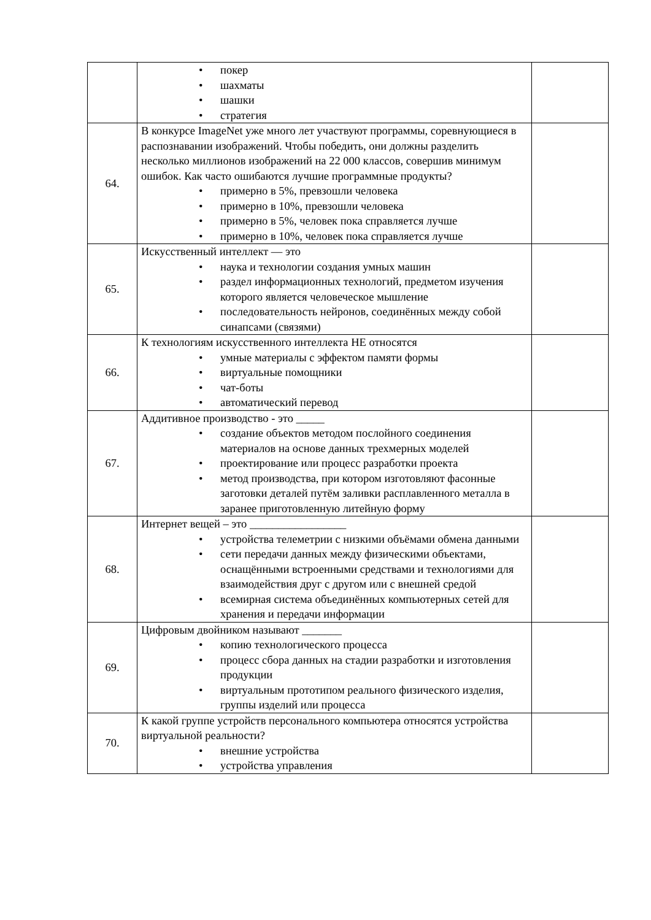| | • покер • шахматы • шашки • стратегия | |
| 64. | В конкурсе ImageNet уже много лет участвуют программы, соревнующиеся в распознавании изображений. Чтобы победить, они должны разделить несколько миллионов изображений на 22 000 классов, совершив минимум ошибок. Как часто ошибаются лучшие программные продукты? • примерно в 5%, превзошли человека • примерно в 10%, превзошли человека • примерно в 5%, человек пока справляется лучше • примерно в 10%, человек пока справляется лучше | |
| 65. | Искусственный интеллект — это • наука и технологии создания умных машин • раздел информационных технологий, предметом изучения которого является человеческое мышление • последовательность нейронов, соединённых между собой синапсами (связями) | |
| 66. | К технологиям искусственного интеллекта НЕ относятся • умные материалы с эффектом памяти формы • виртуальные помощники • чат-боты • автоматический перевод | |
| 67. | Аддитивное производство - это _____ • создание объектов методом послойного соединения материалов на основе данных трехмерных моделей • проектирование или процесс разработки проекта • метод производства, при котором изготовляют фасонные заготовки деталей путём заливки расплавленного металла в заранее приготовленную литейную форму | |
| 68. | Интернет вещей – это _________________ • устройства телеметрии с низкими объёмами обмена данными • сети передачи данных между физическими объектами, оснащёнными встроенными средствами и технологиями для взаимодействия друг с другом или с внешней средой • всемирная система объединённых компьютерных сетей для хранения и передачи информации | |
| 69. | Цифровым двойником называют _______ • копию технологического процесса • процесс сбора данных на стадии разработки и изготовления продукции • виртуальным прототипом реального физического изделия, группы изделий или процесса | |
| 70. | К какой группе устройств персонального компьютера относятся устройства виртуальной реальности? • внешние устройства • устройства управления | |